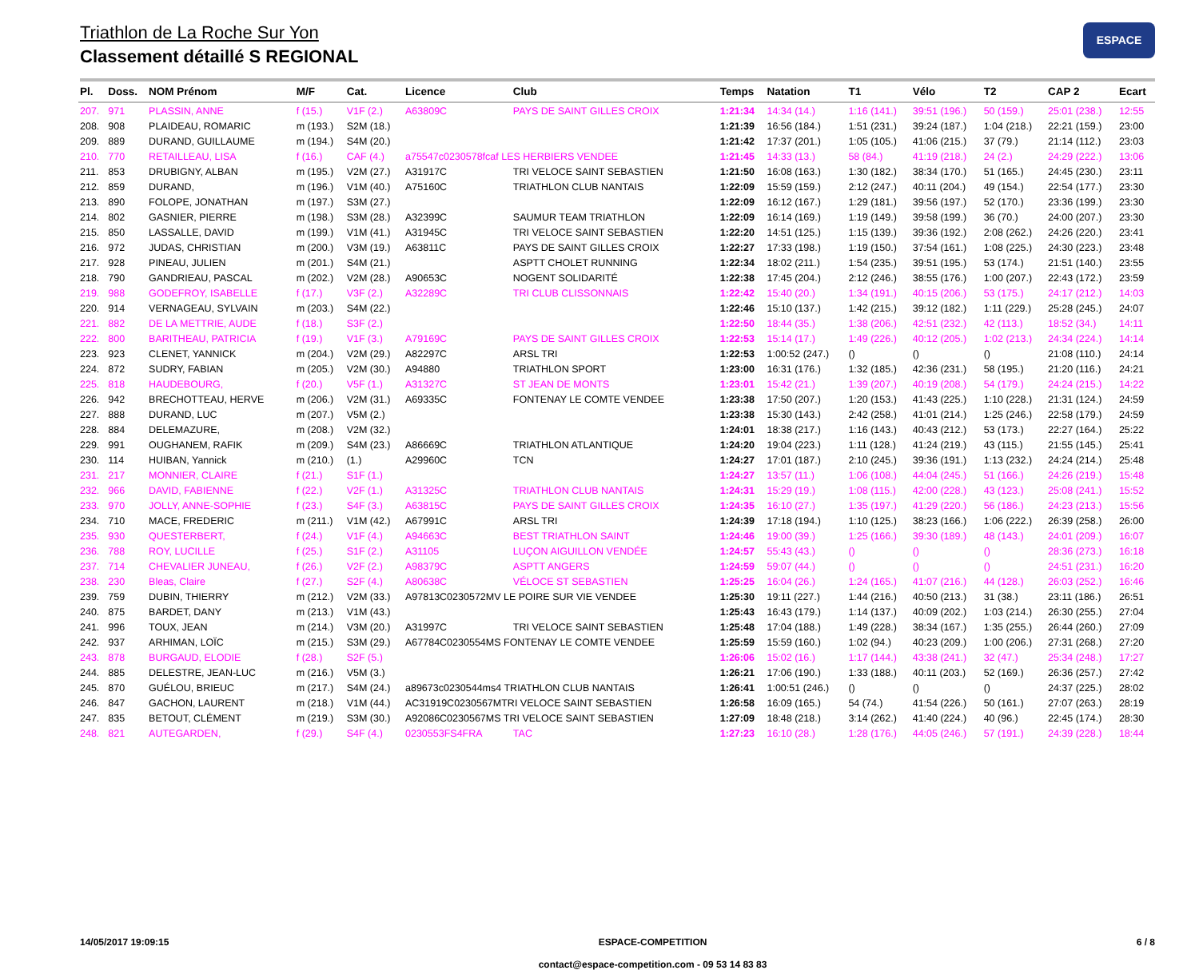Triathlon de La Roche Sur Yon
Classement détaillé S REGIONAL
ESPACE
| Pl. | Doss. | NOM Prénom | M/F | Cat. | Licence | Club | Temps | Natation | T1 | Vélo | T2 | CAP 2 | Ecart |
| --- | --- | --- | --- | --- | --- | --- | --- | --- | --- | --- | --- | --- | --- |
| 207. | 971 | PLASSIN, ANNE | f (15.) | V1F (2.) | A63809C | PAYS DE SAINT GILLES CROIX | 1:21:34 | 14:34 (14.) | 1:16 (141.) | 39:51 (196.) | 50 (159.) | 25:01 (238.) | 12:55 |
| 208. | 908 | PLAIDEAU, ROMARIC | m (193.) | S2M (18.) | | | 1:21:39 | 16:56 (184.) | 1:51 (231.) | 39:24 (187.) | 1:04 (218.) | 22:21 (159.) | 23:00 |
| 209. | 889 | DURAND, GUILLAUME | m (194.) | S4M (20.) | | | 1:21:42 | 17:37 (201.) | 1:05 (105.) | 41:06 (215.) | 37 (79.) | 21:14 (112.) | 23:03 |
| 210. | 770 | RETAILLEAU, LISA | f (16.) | CAF (4.) | a75547c0230578fcaf LES HERBIERS VENDEE | | 1:21:45 | 14:33 (13.) | 58 (84.) | 41:19 (218.) | 24 (2.) | 24:29 (222.) | 13:06 |
| 211. | 853 | DRUBIGNY, ALBAN | m (195.) | V2M (27.) | A31917C | TRI VELOCE SAINT SEBASTIEN | 1:21:50 | 16:08 (163.) | 1:30 (182.) | 38:34 (170.) | 51 (165.) | 24:45 (230.) | 23:11 |
| 212. | 859 | DURAND, | m (196.) | V1M (40.) | A75160C | TRIATHLON CLUB NANTAIS | 1:22:09 | 15:59 (159.) | 2:12 (247.) | 40:11 (204.) | 49 (154.) | 22:54 (177.) | 23:30 |
| 213. | 890 | FOLOPE, JONATHAN | m (197.) | S3M (27.) | | | 1:22:09 | 16:12 (167.) | 1:29 (181.) | 39:56 (197.) | 52 (170.) | 23:36 (199.) | 23:30 |
| 214. | 802 | GASNIER, PIERRE | m (198.) | S3M (28.) | A32399C | SAUMUR TEAM TRIATHLON | 1:22:09 | 16:14 (169.) | 1:19 (149.) | 39:58 (199.) | 36 (70.) | 24:00 (207.) | 23:30 |
| 215. | 850 | LASSALLE, DAVID | m (199.) | V1M (41.) | A31945C | TRI VELOCE SAINT SEBASTIEN | 1:22:20 | 14:51 (125.) | 1:15 (139.) | 39:36 (192.) | 2:08 (262.) | 24:26 (220.) | 23:41 |
| 216. | 972 | JUDAS, CHRISTIAN | m (200.) | V3M (19.) | A63811C | PAYS DE SAINT GILLES CROIX | 1:22:27 | 17:33 (198.) | 1:19 (150.) | 37:54 (161.) | 1:08 (225.) | 24:30 (223.) | 23:48 |
| 217. | 928 | PINEAU, JULIEN | m (201.) | S4M (21.) | | ASPTT CHOLET RUNNING | 1:22:34 | 18:02 (211.) | 1:54 (235.) | 39:51 (195.) | 53 (174.) | 21:51 (140.) | 23:55 |
| 218. | 790 | GANDRIEAU, PASCAL | m (202.) | V2M (28.) | A90653C | NOGENT SOLIDARITÉ | 1:22:38 | 17:45 (204.) | 2:12 (246.) | 38:55 (176.) | 1:00 (207.) | 22:43 (172.) | 23:59 |
| 219. | 988 | GODEFROY, ISABELLE | f (17.) | V3F (2.) | A32289C | TRI CLUB CLISSONNAIS | 1:22:42 | 15:40 (20.) | 1:34 (191.) | 40:15 (206.) | 53 (175.) | 24:17 (212.) | 14:03 |
| 220. | 914 | VERNAGEAU, SYLVAIN | m (203.) | S4M (22.) | | | 1:22:46 | 15:10 (137.) | 1:42 (215.) | 39:12 (182.) | 1:11 (229.) | 25:28 (245.) | 24:07 |
| 221. | 882 | DE LA METTRIE, AUDE | f (18.) | S3F (2.) | | | 1:22:50 | 18:44 (35.) | 1:38 (206.) | 42:51 (232.) | 42 (113.) | 18:52 (34.) | 14:11 |
| 222. | 800 | BARITHEAU, PATRICIA | f (19.) | V1F (3.) | A79169C | PAYS DE SAINT GILLES CROIX | 1:22:53 | 15:14 (17.) | 1:49 (226.) | 40:12 (205.) | 1:02 (213.) | 24:34 (224.) | 14:14 |
| 223. | 923 | CLENET, YANNICK | m (204.) | V2M (29.) | A82297C | ARSL TRI | 1:22:53 | 1:00:52 (247.) | () | () | () | 21:08 (110.) | 24:14 |
| 224. | 872 | SUDRY, FABIAN | m (205.) | V2M (30.) | A94880 | TRIATHLON SPORT | 1:23:00 | 16:31 (176.) | 1:32 (185.) | 42:36 (231.) | 58 (195.) | 21:20 (116.) | 24:21 |
| 225. | 818 | HAUDEBOURG, | f (20.) | V5F (1.) | A31327C | ST JEAN DE MONTS | 1:23:01 | 15:42 (21.) | 1:39 (207.) | 40:19 (208.) | 54 (179.) | 24:24 (215.) | 14:22 |
| 226. | 942 | BRECHOTTEAU, HERVE | m (206.) | V2M (31.) | A69335C | FONTENAY LE COMTE VENDEE | 1:23:38 | 17:50 (207.) | 1:20 (153.) | 41:43 (225.) | 1:10 (228.) | 21:31 (124.) | 24:59 |
| 227. | 888 | DURAND, LUC | m (207.) | V5M (2.) | | | 1:23:38 | 15:30 (143.) | 2:42 (258.) | 41:01 (214.) | 1:25 (246.) | 22:58 (179.) | 24:59 |
| 228. | 884 | DELEMAZURE, | m (208.) | V2M (32.) | | | 1:24:01 | 18:38 (217.) | 1:16 (143.) | 40:43 (212.) | 53 (173.) | 22:27 (164.) | 25:22 |
| 229. | 991 | OUGHANEM, RAFIK | m (209.) | S4M (23.) | A86669C | TRIATHLON ATLANTIQUE | 1:24:20 | 19:04 (223.) | 1:11 (128.) | 41:24 (219.) | 43 (115.) | 21:55 (145.) | 25:41 |
| 230. | 114 | HUIBAN, Yannick | m (210.) | (1.) | A29960C | TCN | 1:24:27 | 17:01 (187.) | 2:10 (245.) | 39:36 (191.) | 1:13 (232.) | 24:24 (214.) | 25:48 |
| 231. | 217 | MONNIER, CLAIRE | f (21.) | S1F (1.) | | | 1:24:27 | 13:57 (11.) | 1:06 (108.) | 44:04 (245.) | 51 (166.) | 24:26 (219.) | 15:48 |
| 232. | 966 | DAVID, FABIENNE | f (22.) | V2F (1.) | A31325C | TRIATHLON CLUB NANTAIS | 1:24:31 | 15:29 (19.) | 1:08 (115.) | 42:00 (228.) | 43 (123.) | 25:08 (241.) | 15:52 |
| 233. | 970 | JOLLY, ANNE-SOPHIE | f (23.) | S4F (3.) | A63815C | PAYS DE SAINT GILLES CROIX | 1:24:35 | 16:10 (27.) | 1:35 (197.) | 41:29 (220.) | 56 (186.) | 24:23 (213.) | 15:56 |
| 234. | 710 | MACE, FREDERIC | m (211.) | V1M (42.) | A67991C | ARSL TRI | 1:24:39 | 17:18 (194.) | 1:10 (125.) | 38:23 (166.) | 1:06 (222.) | 26:39 (258.) | 26:00 |
| 235. | 930 | QUESTERBERT, | f (24.) | V1F (4.) | A94663C | BEST TRIATHLON SAINT | 1:24:46 | 19:00 (39.) | 1:25 (166.) | 39:30 (189.) | 48 (143.) | 24:01 (209.) | 16:07 |
| 236. | 788 | ROY, LUCILLE | f (25.) | S1F (2.) | A31105 | LUÇON AIGUILLON VENDÉE | 1:24:57 | 55:43 (43.) | () | () | () | 28:36 (273.) | 16:18 |
| 237. | 714 | CHEVALIER JUNEAU, | f (26.) | V2F (2.) | A98379C | ASPTT ANGERS | 1:24:59 | 59:07 (44.) | () | () | () | 24:51 (231.) | 16:20 |
| 238. | 230 | Bleas, Claire | f (27.) | S2F (4.) | A80638C | VÉLOCE ST SEBASTIEN | 1:25:25 | 16:04 (26.) | 1:24 (165.) | 41:07 (216.) | 44 (128.) | 26:03 (252.) | 16:46 |
| 239. | 759 | DUBIN, THIERRY | m (212.) | V2M (33.) | A97813C0230572MV LE POIRE SUR VIE VENDEE | | 1:25:30 | 19:11 (227.) | 1:44 (216.) | 40:50 (213.) | 31 (38.) | 23:11 (186.) | 26:51 |
| 240. | 875 | BARDET, DANY | m (213.) | V1M (43.) | | | 1:25:43 | 16:43 (179.) | 1:14 (137.) | 40:09 (202.) | 1:03 (214.) | 26:30 (255.) | 27:04 |
| 241. | 996 | TOUX, JEAN | m (214.) | V3M (20.) | A31997C | TRI VELOCE SAINT SEBASTIEN | 1:25:48 | 17:04 (188.) | 1:49 (228.) | 38:34 (167.) | 1:35 (255.) | 26:44 (260.) | 27:09 |
| 242. | 937 | ARHIMAN, LOÏC | m (215.) | S3M (29.) | A67784C0230554MS FONTENAY LE COMTE VENDEE | | 1:25:59 | 15:59 (160.) | 1:02 (94.) | 40:23 (209.) | 1:00 (206.) | 27:31 (268.) | 27:20 |
| 243. | 878 | BURGAUD, ELODIE | f (28.) | S2F (5.) | | | 1:26:06 | 15:02 (16.) | 1:17 (144.) | 43:38 (241.) | 32 (47.) | 25:34 (248.) | 17:27 |
| 244. | 885 | DELESTRE, JEAN-LUC | m (216.) | V5M (3.) | | | 1:26:21 | 17:06 (190.) | 1:33 (188.) | 40:11 (203.) | 52 (169.) | 26:36 (257.) | 27:42 |
| 245. | 870 | GUÉLOU, BRIEUC | m (217.) | S4M (24.) | a89673c0230544ms4 TRIATHLON CLUB NANTAIS | | 1:26:41 | 1:00:51 (246.) | () | () | () | 24:37 (225.) | 28:02 |
| 246. | 847 | GACHON, LAURENT | m (218.) | V1M (44.) | AC31919C0230567MTRI VELOCE SAINT SEBASTIEN | | 1:26:58 | 16:09 (165.) | 54 (74.) | 41:54 (226.) | 50 (161.) | 27:07 (263.) | 28:19 |
| 247. | 835 | BETOUT, CLÉMENT | m (219.) | S3M (30.) | A92086C0230567MS TRI VELOCE SAINT SEBASTIEN | | 1:27:09 | 18:48 (218.) | 3:14 (262.) | 41:40 (224.) | 40 (96.) | 22:45 (174.) | 28:30 |
| 248. | 821 | AUTEGARDEN, | f (29.) | S4F (4.) | 0230553FS4FRA | TAC | 1:27:23 | 16:10 (28.) | 1:28 (176.) | 44:05 (246.) | 57 (191.) | 24:39 (228.) | 18:44 |
14/05/2017 19:09:15 ESPACE-COMPETITION
contact@espace-competition.com - 09 53 14 83 83
6 / 8